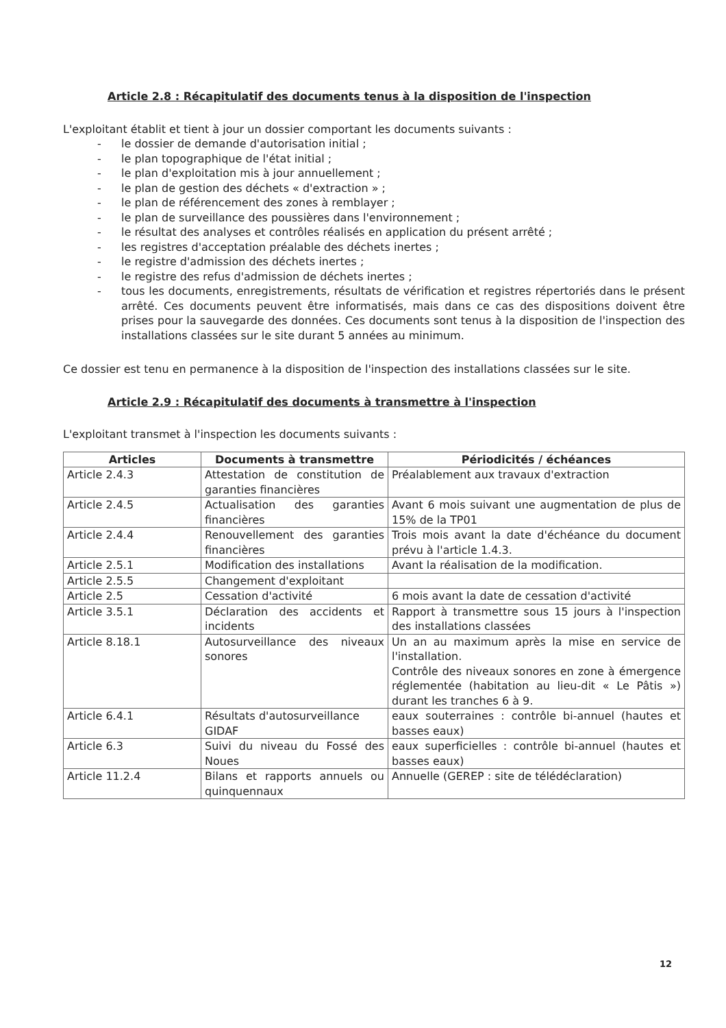Article 2.8 : Récapitulatif des documents tenus à la disposition de l'inspection
L'exploitant établit et tient à jour un dossier comportant les documents suivants :
- le dossier de demande d'autorisation initial ;
- le plan topographique de l'état initial ;
- le plan d'exploitation mis à jour annuellement ;
- le plan de gestion des déchets « d'extraction » ;
- le plan de référencement des zones à remblayer ;
- le plan de surveillance des poussières dans l'environnement ;
- le résultat des analyses et contrôles réalisés en application du présent arrêté ;
- les registres d'acceptation préalable des déchets inertes ;
- le registre d'admission des déchets inertes ;
- le registre des refus d'admission de déchets inertes ;
- tous les documents, enregistrements, résultats de vérification et registres répertoriés dans le présent arrêté. Ces documents peuvent être informatisés, mais dans ce cas des dispositions doivent être prises pour la sauvegarde des données. Ces documents sont tenus à la disposition de l'inspection des installations classées sur le site durant 5 années au minimum.
Ce dossier est tenu en permanence à la disposition de l'inspection des installations classées sur le site.
Article 2.9 : Récapitulatif des documents à transmettre à l'inspection
L'exploitant transmet à l'inspection les documents suivants :
| Articles | Documents à transmettre | Périodicités / échéances |
| --- | --- | --- |
| Article 2.4.3 | Attestation de constitution de garanties financières | Préalablement aux travaux d'extraction |
| Article 2.4.5 | Actualisation des garanties financières | Avant 6 mois suivant une augmentation de plus de 15% de la TP01 |
| Article 2.4.4 | Renouvellement des garanties financières | Trois mois avant la date d'échéance du document prévu à l'article 1.4.3. |
| Article 2.5.1 | Modification des installations | Avant la réalisation de la modification. |
| Article 2.5.5 | Changement d'exploitant | |
| Article 2.5 | Cessation d'activité | 6 mois avant la date de cessation d'activité |
| Article 3.5.1 | Déclaration des accidents et incidents | Rapport à transmettre sous 15 jours à l'inspection des installations classées |
| Article 8.18.1 | Autosurveillance des niveaux sonores | Un an au maximum après la mise en service de l'installation. Contrôle des niveaux sonores en zone à émergence réglementée (habitation au lieu-dit « Le Pâtis ») durant les tranches 6 à 9. |
| Article 6.4.1 | Résultats d'autosurveillance GIDAF | eaux souterraines : contrôle bi-annuel (hautes et basses eaux) |
| Article 6.3 | Suivi du niveau du Fossé des Noues | eaux superficielles : contrôle bi-annuel (hautes et basses eaux) |
| Article 11.2.4 | Bilans et rapports annuels ou quinquennaux | Annuelle (GEREP : site de télédéclaration) |
12